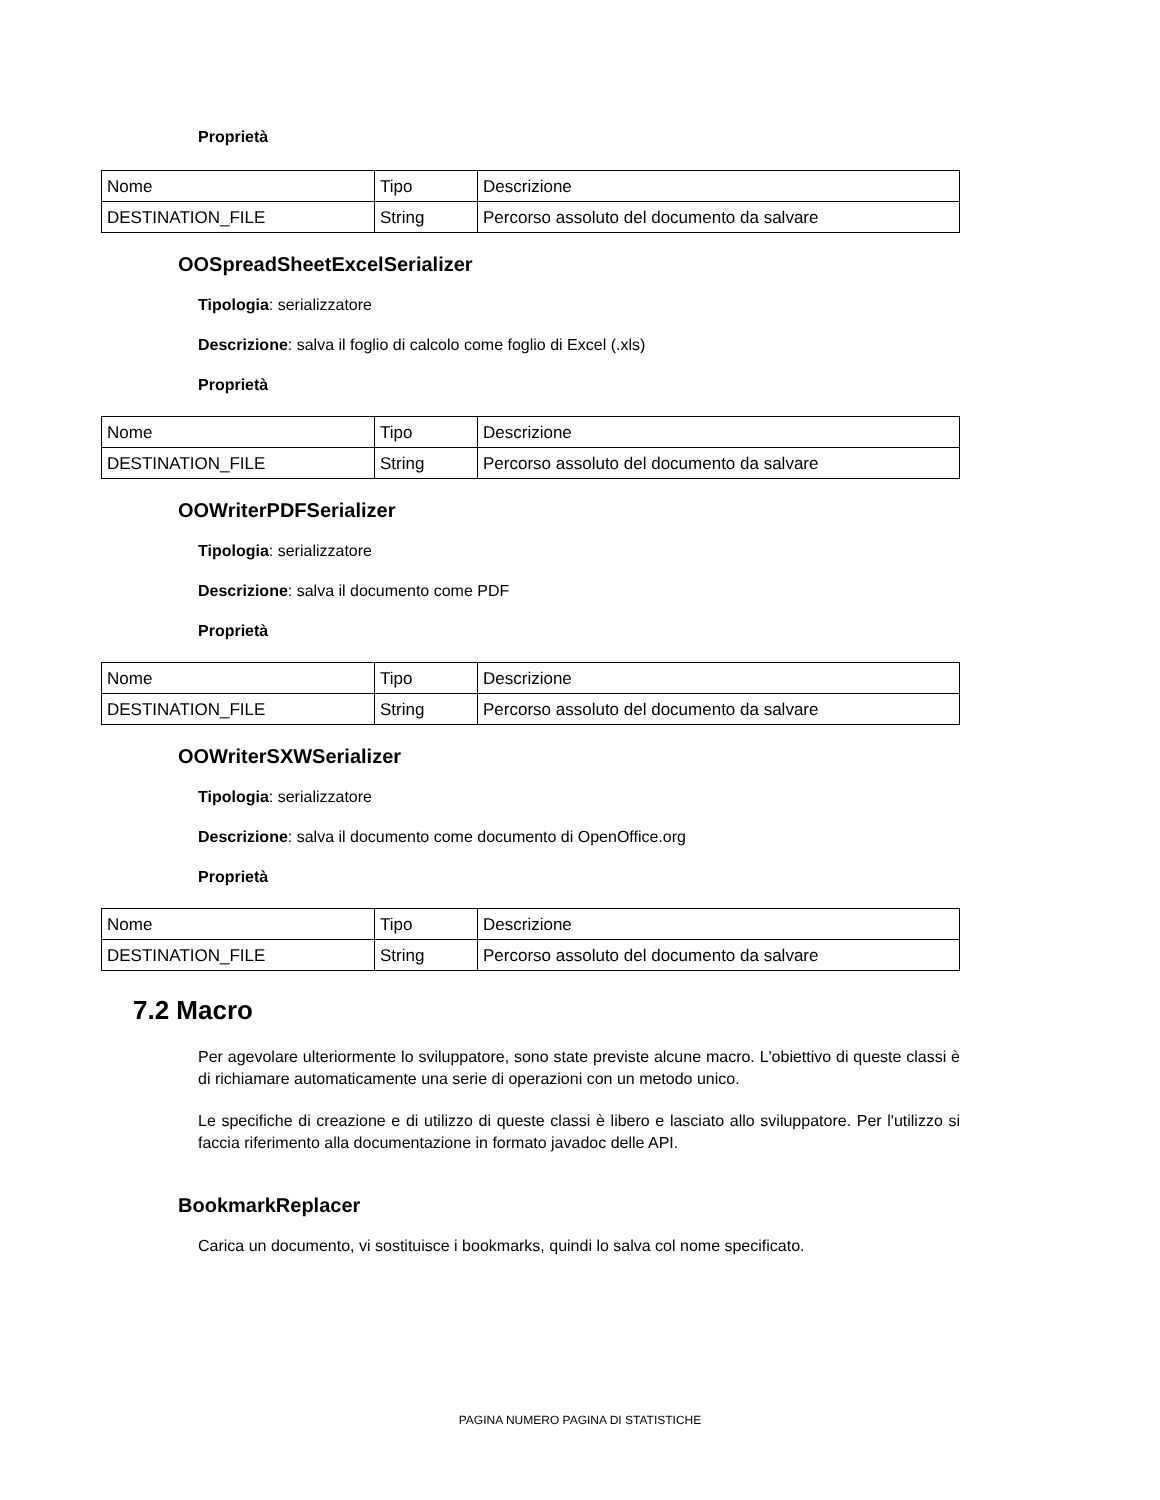Proprietà
| Nome | Tipo | Descrizione |
| DESTINATION_FILE | String | Percorso assoluto del documento da salvare |
OOSpreadSheetExcelSerializer
Tipologia: serializzatore
Descrizione: salva il foglio di calcolo come foglio di Excel (.xls)
Proprietà
| Nome | Tipo | Descrizione |
| DESTINATION_FILE | String | Percorso assoluto del documento da salvare |
OOWriterPDFSerializer
Tipologia: serializzatore
Descrizione: salva il documento come PDF
Proprietà
| Nome | Tipo | Descrizione |
| DESTINATION_FILE | String | Percorso assoluto del documento da salvare |
OOWriterSXWSerializer
Tipologia: serializzatore
Descrizione: salva il documento come documento di OpenOffice.org
Proprietà
| Nome | Tipo | Descrizione |
| DESTINATION_FILE | String | Percorso assoluto del documento da salvare |
7.2 Macro
Per agevolare ulteriormente lo sviluppatore, sono state previste alcune macro. L'obiettivo di queste classi è di richiamare automaticamente una serie di operazioni con un metodo unico.
Le specifiche di creazione e di utilizzo di queste classi è libero e lasciato allo sviluppatore. Per l'utilizzo si faccia riferimento alla documentazione in formato javadoc delle API.
BookmarkReplacer
Carica un documento, vi sostituisce i bookmarks, quindi lo salva col nome specificato.
PAGINA NUMERO PAGINA DI STATISTICHE